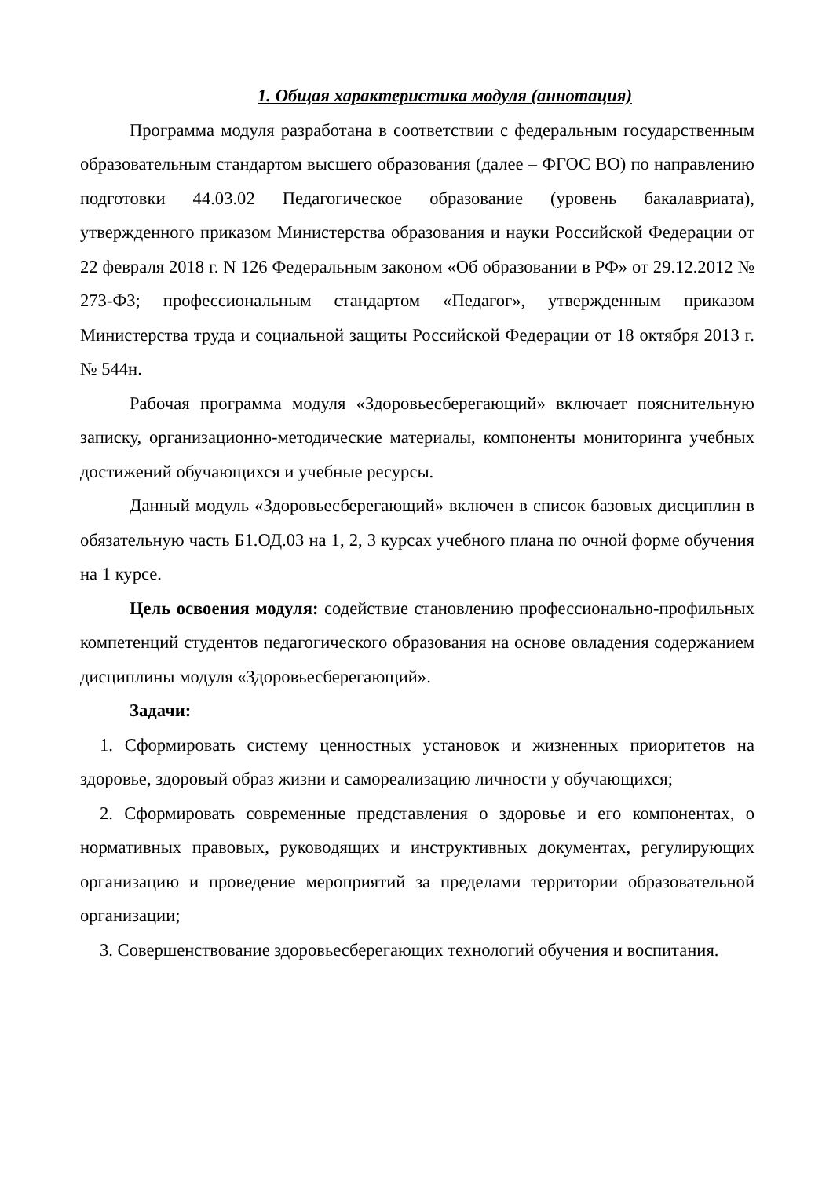1. Общая характеристика модуля (аннотация)
Программа модуля разработана в соответствии с федеральным государственным образовательным стандартом высшего образования (далее – ФГОС ВО) по направлению подготовки 44.03.02 Педагогическое образование (уровень бакалавриата), утвержденного приказом Министерства образования и науки Российской Федерации от 22 февраля 2018 г. N 126 Федеральным законом «Об образовании в РФ» от 29.12.2012 № 273-ФЗ; профессиональным стандартом «Педагог», утвержденным приказом Министерства труда и социальной защиты Российской Федерации от 18 октября 2013 г. № 544н.
Рабочая программа модуля «Здоровьесберегающий» включает пояснительную записку, организационно-методические материалы, компоненты мониторинга учебных достижений обучающихся и учебные ресурсы.
Данный модуль «Здоровьесберегающий» включен в список базовых дисциплин в обязательную часть Б1.ОД.03 на 1, 2, 3 курсах учебного плана по очной форме обучения на 1 курсе.
Цель освоения модуля: содействие становлению профессионально-профильных компетенций студентов педагогического образования на основе овладения содержанием дисциплины модуля «Здоровьесберегающий».
Задачи:
1. Сформировать систему ценностных установок и жизненных приоритетов на здоровье, здоровый образ жизни и самореализацию личности у обучающихся;
2. Сформировать современные представления о здоровье и его компонентах, о нормативных правовых, руководящих и инструктивных документах, регулирующих организацию и проведение мероприятий за пределами территории образовательной организации;
3. Совершенствование здоровьесберегающих технологий обучения и воспитания.